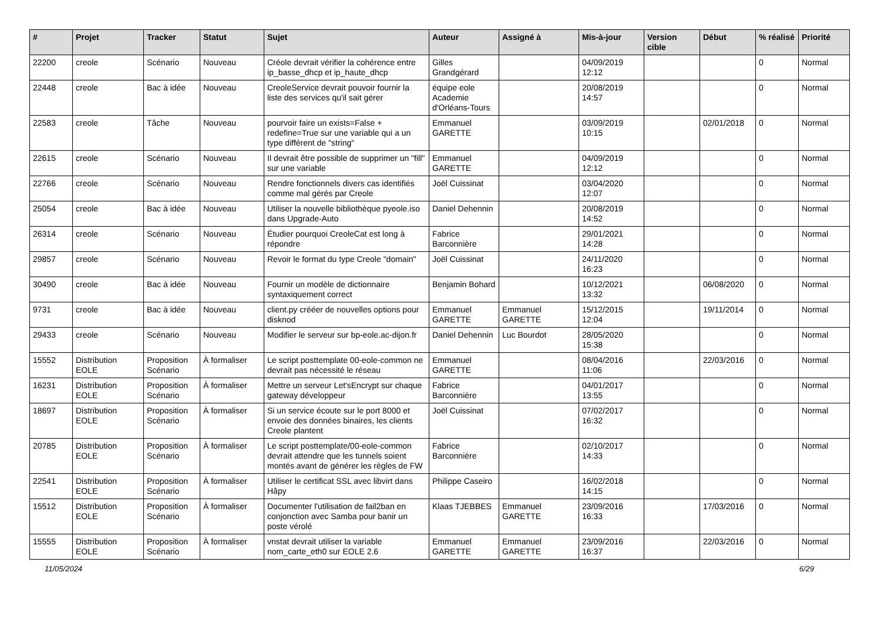| # | Projet | Tracker | Statut | Sujet | Auteur | Assigné à | Mis-à-jour | Version cible | Début | % réalisé | Priorité |
| --- | --- | --- | --- | --- | --- | --- | --- | --- | --- | --- | --- |
| 22200 | creole | Scénario | Nouveau | Créole devrait vérifier la cohérence entre ip_basse_dhcp et ip_haute_dhcp | Gilles Grandgérard | | 04/09/2019 12:12 | | | 0 | Normal |
| 22448 | creole | Bac à idée | Nouveau | CreoleService devrait pouvoir fournir la liste des services qu'il sait gérer | équipe eole Academie d'Orléans-Tours | | 20/08/2019 14:57 | | | 0 | Normal |
| 22583 | creole | Tâche | Nouveau | pourvoir faire un exists=False + redefine=True sur une variable qui a un type différent de "string" | Emmanuel GARETTE | | 03/09/2019 10:15 | | 02/01/2018 | 0 | Normal |
| 22615 | creole | Scénario | Nouveau | Il devrait être possible de supprimer un "fill" sur une variable | Emmanuel GARETTE | | 04/09/2019 12:12 | | | 0 | Normal |
| 22766 | creole | Scénario | Nouveau | Rendre fonctionnels divers cas identifiés comme mal gérés par Creole | Joël Cuissinat | | 03/04/2020 12:07 | | | 0 | Normal |
| 25054 | creole | Bac à idée | Nouveau | Utiliser la nouvelle bibliothèque pyeole.iso dans Upgrade-Auto | Daniel Dehennin | | 20/08/2019 14:52 | | | 0 | Normal |
| 26314 | creole | Scénario | Nouveau | Étudier pourquoi CreoleCat est long à répondre | Fabrice Barconnière | | 29/01/2021 14:28 | | | 0 | Normal |
| 29857 | creole | Scénario | Nouveau | Revoir le format du type Creole "domain" | Joël Cuissinat | | 24/11/2020 16:23 | | | 0 | Normal |
| 30490 | creole | Bac à idée | Nouveau | Fournir un modèle de dictionnaire syntaxiquement correct | Benjamin Bohard | | 10/12/2021 13:32 | | 06/08/2020 | 0 | Normal |
| 9731 | creole | Bac à idée | Nouveau | client.py crééer de nouvelles options pour disknod | Emmanuel GARETTE | Emmanuel GARETTE | 15/12/2015 12:04 | | 19/11/2014 | 0 | Normal |
| 29433 | creole | Scénario | Nouveau | Modifier le serveur sur bp-eole.ac-dijon.fr | Daniel Dehennin | Luc Bourdot | 28/05/2020 15:38 | | | 0 | Normal |
| 15552 | Distribution EOLE | Proposition Scénario | À formaliser | Le script posttemplate 00-eole-common ne devrait pas nécessité le réseau | Emmanuel GARETTE | | 08/04/2016 11:06 | | 22/03/2016 | 0 | Normal |
| 16231 | Distribution EOLE | Proposition Scénario | À formaliser | Mettre un serveur Let'sEncrypt sur chaque gateway développeur | Fabrice Barconnière | | 04/01/2017 13:55 | | | 0 | Normal |
| 18697 | Distribution EOLE | Proposition Scénario | À formaliser | Si un service écoute sur le port 8000 et envoie des données binaires, les clients Creole plantent | Joël Cuissinat | | 07/02/2017 16:32 | | | 0 | Normal |
| 20785 | Distribution EOLE | Proposition Scénario | À formaliser | Le script posttemplate/00-eole-common devrait attendre que les tunnels soient montés avant de générer les règles de FW | Fabrice Barconnière | | 02/10/2017 14:33 | | | 0 | Normal |
| 22541 | Distribution EOLE | Proposition Scénario | À formaliser | Utiliser le certificat SSL avec libvirt dans Hâpy | Philippe Caseiro | | 16/02/2018 14:15 | | | 0 | Normal |
| 15512 | Distribution EOLE | Proposition Scénario | À formaliser | Documenter l'utilisation de fail2ban en conjonction avec Samba pour banir un poste vérolé | Klaas TJEBBES | Emmanuel GARETTE | 23/09/2016 16:33 | | 17/03/2016 | 0 | Normal |
| 15555 | Distribution EOLE | Proposition Scénario | À formaliser | vnstat devrait utiliser la variable nom_carte_eth0 sur EOLE 2.6 | Emmanuel GARETTE | Emmanuel GARETTE | 23/09/2016 16:37 | | 22/03/2016 | 0 | Normal |
11/05/2024 6/29